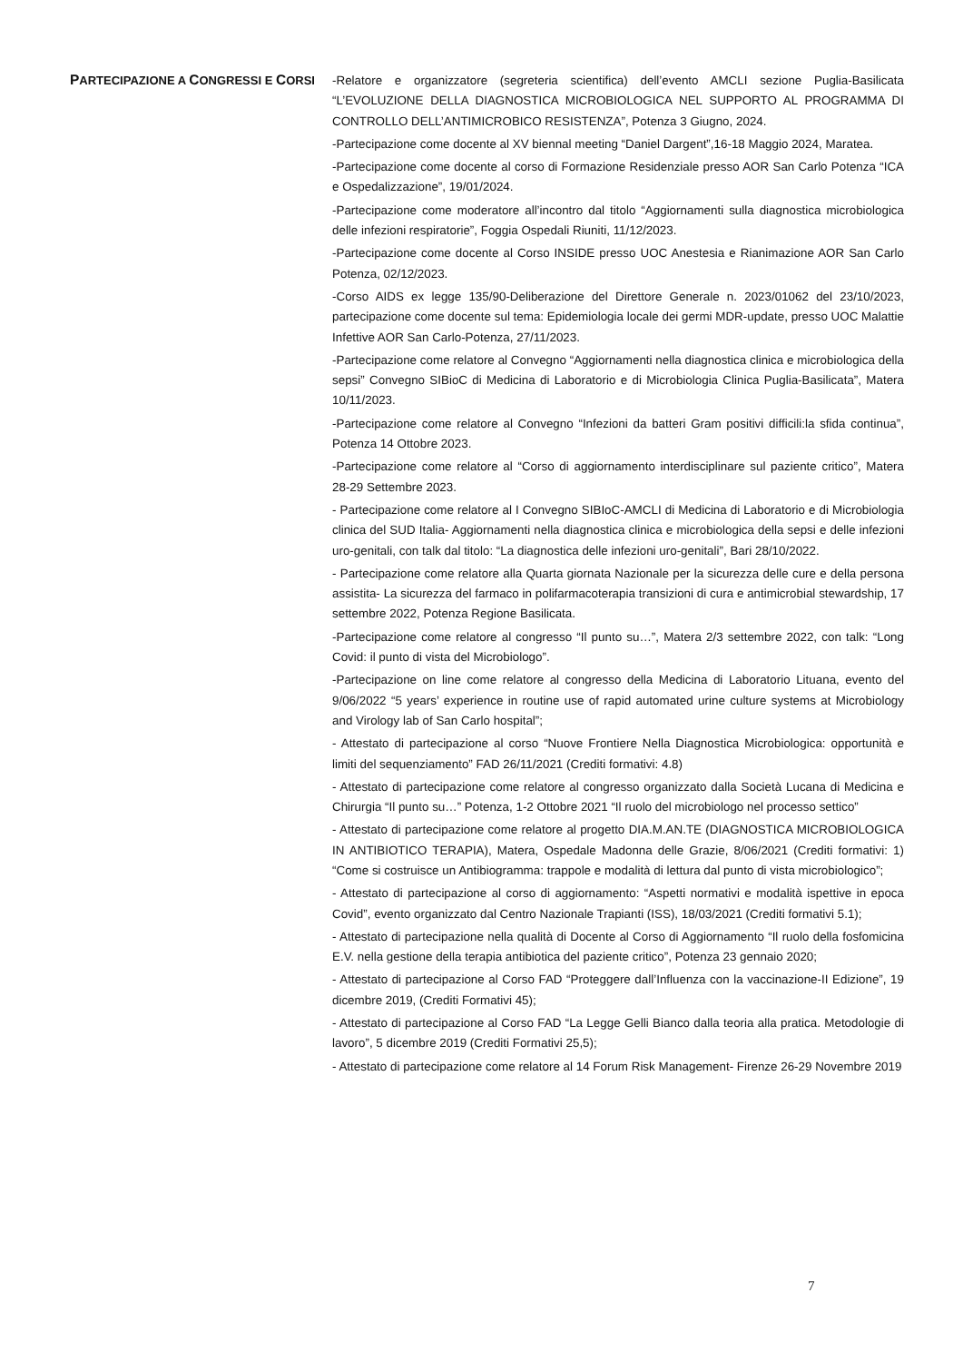PARTECIPAZIONE A CONGRESSI E CORSI
-Relatore e organizzatore (segreteria scientifica) dell’evento AMCLI sezione Puglia-Basilicata “L’EVOLUZIONE DELLA DIAGNOSTICA MICROBIOLOGICA NEL SUPPORTO AL PROGRAMMA DI CONTROLLO DELL’ANTIMICROBICO RESISTENZA”, Potenza 3 Giugno, 2024.
-Partecipazione come docente al XV biennal meeting “Daniel Dargent”,16-18 Maggio 2024, Maratea.
-Partecipazione come docente al corso di Formazione Residenziale presso AOR San Carlo Potenza “ICA e Ospedalizzazione”, 19/01/2024.
-Partecipazione come moderatore all’incontro dal titolo “Aggiornamenti sulla diagnostica microbiologica delle infezioni respiratorie”, Foggia Ospedali Riuniti, 11/12/2023.
-Partecipazione come docente al Corso INSIDE presso UOC Anestesia e Rianimazione AOR San Carlo Potenza, 02/12/2023.
-Corso AIDS ex legge 135/90-Deliberazione del Direttore Generale n. 2023/01062 del 23/10/2023, partecipazione come docente sul tema: Epidemiologia locale dei germi MDR-update, presso UOC Malattie Infettive AOR San Carlo-Potenza, 27/11/2023.
-Partecipazione come relatore al Convegno “Aggiornamenti nella diagnostica clinica e microbiologica della sepsi” Convegno SIBioC di Medicina di Laboratorio e di Microbiologia Clinica Puglia-Basilicata”, Matera 10/11/2023.
-Partecipazione come relatore al Convegno “Infezioni da batteri Gram positivi difficili:la sfida continua”, Potenza 14 Ottobre 2023.
-Partecipazione come relatore al “Corso di aggiornamento interdisciplinare sul paziente critico”, Matera 28-29 Settembre 2023.
- Partecipazione come relatore al I Convegno SIBIoC-AMCLI di Medicina di Laboratorio e di Microbiologia clinica del SUD Italia- Aggiornamenti nella diagnostica clinica e microbiologica della sepsi e delle infezioni uro-genitali, con talk dal titolo: “La diagnostica delle infezioni uro-genitali”, Bari 28/10/2022.
- Partecipazione come relatore alla Quarta giornata Nazionale per la sicurezza delle cure e della persona assistita- La sicurezza del farmaco in polifarmacoterapia transizioni di cura e antimicrobial stewardship, 17 settembre 2022, Potenza Regione Basilicata.
-Partecipazione come relatore al congresso “Il punto su…”, Matera 2/3 settembre 2022, con talk: “Long Covid: il punto di vista del Microbiologo”.
-Partecipazione on line come relatore al congresso della Medicina di Laboratorio Lituana, evento del 9/06/2022 “5 years’ experience in routine use of rapid automated urine culture systems at Microbiology and Virology lab of San Carlo hospital”;
- Attestato di partecipazione al corso “Nuove Frontiere Nella Diagnostica Microbiologica: opportunità e limiti del sequenziamento” FAD 26/11/2021 (Crediti formativi: 4.8)
- Attestato di partecipazione come relatore al congresso organizzato dalla Società Lucana di Medicina e Chirurgia “Il punto su…” Potenza, 1-2 Ottobre 2021 “Il ruolo del microbiologo nel processo settico”
- Attestato di partecipazione come relatore al progetto DIA.M.AN.TE (DIAGNOSTICA MICROBIOLOGICA IN ANTIBIOTICO TERAPIA), Matera, Ospedale Madonna delle Grazie, 8/06/2021 (Crediti formativi: 1) “Come si costruisce un Antibiogramma: trappole e modalità di lettura dal punto di vista microbiologico”;
- Attestato di partecipazione al corso di aggiornamento: “Aspetti normativi e modalità ispettive in epoca Covid”, evento organizzato dal Centro Nazionale Trapianti (ISS), 18/03/2021 (Crediti formativi 5.1);
- Attestato di partecipazione nella qualità di Docente al Corso di Aggiornamento “Il ruolo della fosfomicina E.V. nella gestione della terapia antibiotica del paziente critico”, Potenza 23 gennaio 2020;
- Attestato di partecipazione al Corso FAD “Proteggere dall’Influenza con la vaccinazione-II Edizione”, 19 dicembre 2019, (Crediti Formativi 45);
- Attestato di partecipazione al Corso FAD “La Legge Gelli Bianco dalla teoria alla pratica. Metodologie di lavoro”, 5 dicembre 2019 (Crediti Formativi 25,5);
- Attestato di partecipazione come relatore al 14 Forum Risk Management- Firenze 26-29 Novembre 2019
7